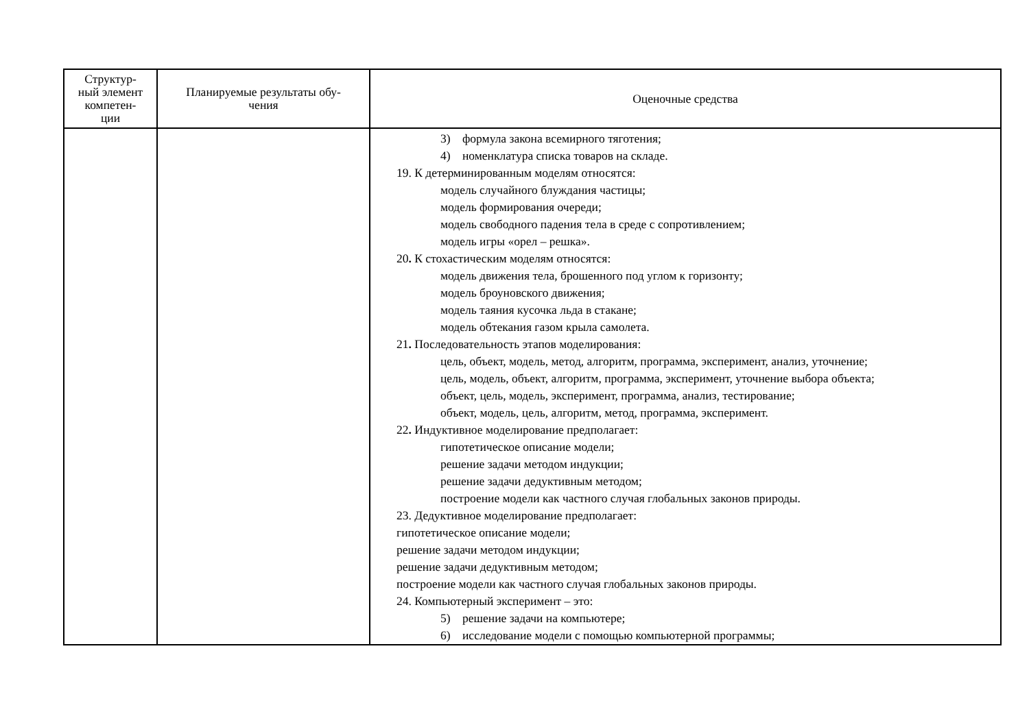| Структур- ный элемент компетен- ции | Планируемые результаты обу- чения | Оценочные средства |
| --- | --- | --- |
| | | 3) формула закона всемирного тяготения; 4) номенклатура списка товаров на складе. 19. К детерминированным моделям относятся: модель случайного блуждания частицы; модель формирования очереди; модель свободного падения тела в среде с сопротивлением; модель игры «орел – решка». 20 . К стохастическим моделям относятся: модель движения тела, брошенного под углом к горизонту; модель броуновского движения; модель таяния кусочка льда в стакане; модель обтекания газом крыла самолета. 21 . Последовательность этапов моделирования: цель, объект, модель, метод, алгоритм, программа, эксперимент, анализ, уточнение; цель, модель, объект, алгоритм, программа, эксперимент, уточнение выбора объекта; объект, цель, модель, эксперимент, программа, анализ, тестирование; объект, модель, цель, алгоритм, метод, программа, эксперимент. 22 . Индуктивное моделирование предполагает: гипотетическое описание модели; решение задачи методом индукции; решение задачи дедуктивным методом; построение модели как частного случая глобальных законов природы. 23. Дедуктивное моделирование предполагает: гипотетическое описание модели; решение задачи методом индукции; решение задачи дедуктивным методом; построение модели как частного случая глобальных законов природы. 24. Компьютерный эксперимент – это: 5) решение задачи на компьютере; 6) исследование модели с помощью компьютерной программы; |